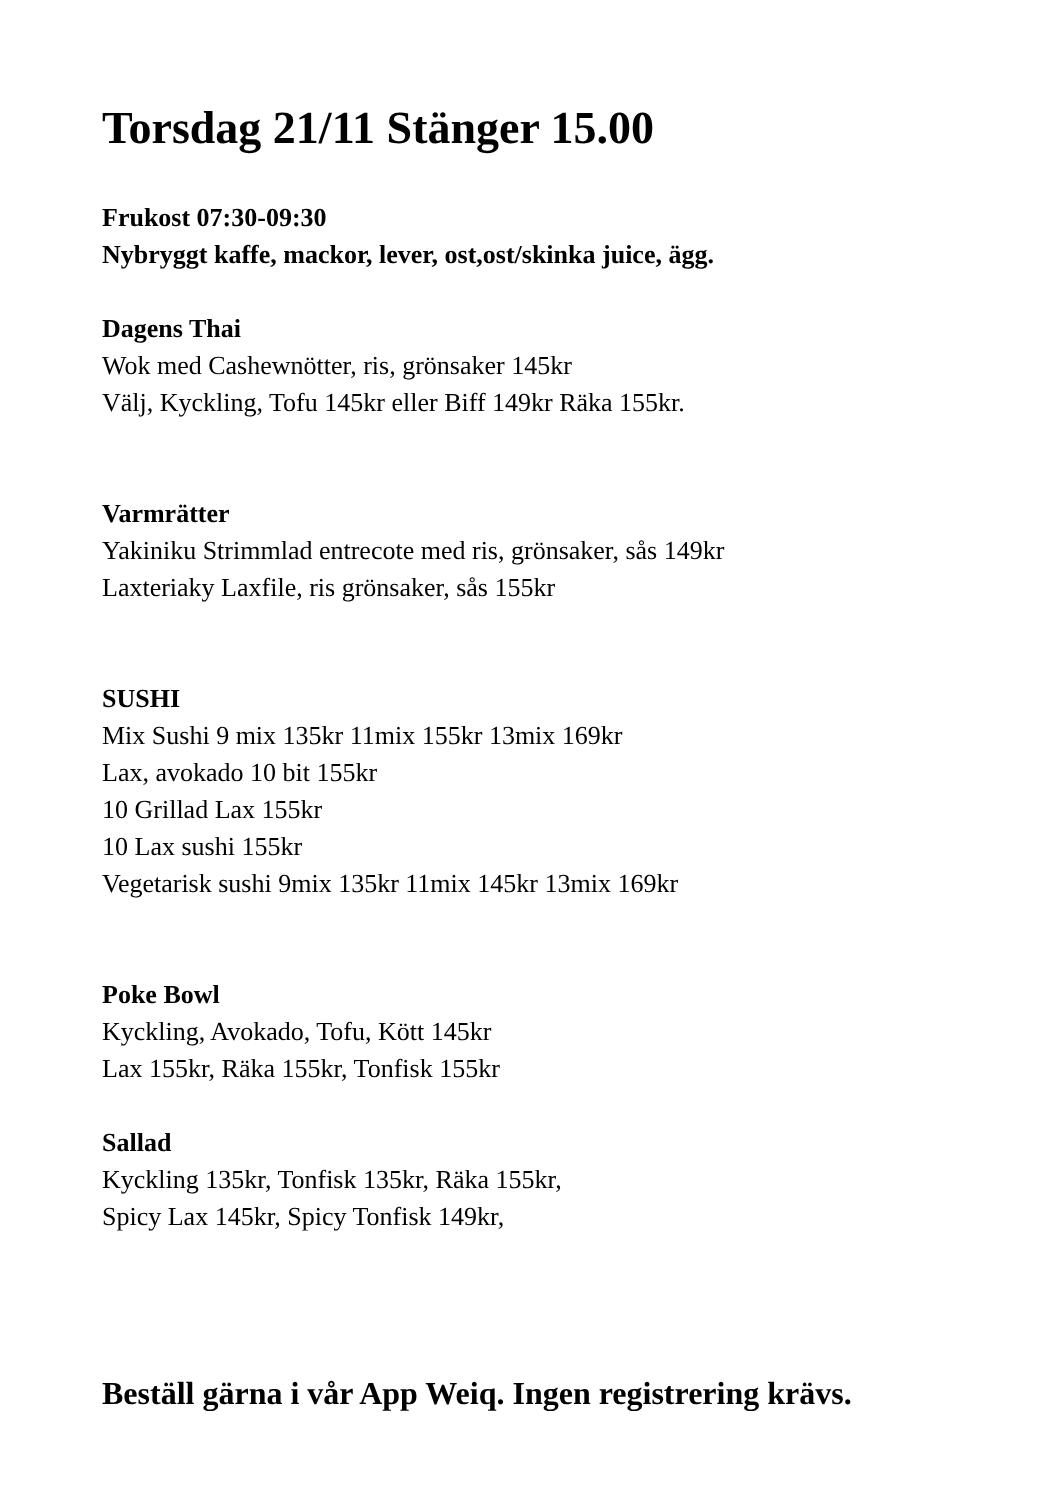Torsdag 21/11 Stänger 15.00
Frukost 07:30-09:30
Nybryggt kaffe, mackor, lever, ost,ost/skinka juice, ägg.
Dagens Thai
Wok med Cashewnötter, ris, grönsaker 145kr
Välj, Kyckling, Tofu 145kr eller Biff 149kr Räka 155kr.
Varmrätter
Yakiniku Strimmlad entrecote med ris, grönsaker, sås 149kr
Laxteriaky Laxfile, ris grönsaker, sås 155kr
SUSHI
Mix Sushi 9 mix 135kr 11mix 155kr 13mix 169kr
Lax, avokado 10 bit 155kr
10 Grillad Lax 155kr
10 Lax sushi 155kr
Vegetarisk sushi 9mix 135kr 11mix 145kr 13mix 169kr
Poke Bowl
Kyckling, Avokado, Tofu, Kött 145kr
Lax 155kr, Räka 155kr, Tonfisk 155kr
Sallad
Kyckling 135kr, Tonfisk 135kr, Räka 155kr,
Spicy Lax 145kr, Spicy Tonfisk 149kr,
Beställ gärna i vår App Weiq. Ingen registrering krävs.